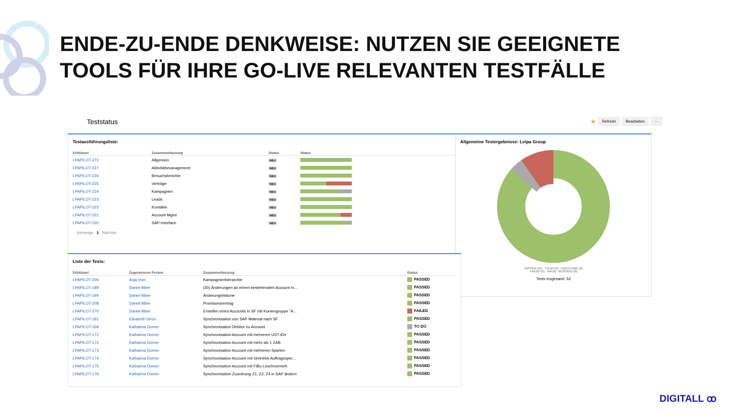ENDE-ZU-ENDE DENKWEISE: NUTZEN SIE GEEIGNETE
TOOLS FÜR IHRE GO-LIVE RELEVANTEN TESTFÄLLE
Teststatus ★ Refresh Bearbeiten ···
Testausführungsliste:
| Schlüssel | Zusammenfassung | Status | Status |
| --- | --- | --- | --- |
| LPAPILOT-272 | Allgemein | NEU | |
| LPAPILOT-227 | Aktivitätsmanagement | NEU | |
| LPAPILOT-226 | Besuchsberichte | NEU | |
| LPAPILOT-225 | Verträge | NEU | |
| LPAPILOT-224 | Kampagnen | NEU | |
| LPAPILOT-223 | Leads | NEU | |
| LPAPILOT-222 | Kontakte | NEU | |
| LPAPILOT-221 | Account Mgmt | NEU | |
| LPAPILOT-220 | SAP-Interface | NEU | |
Vorherige 1 Nächste
Allgemeine Testergebnisse: Leipa Group
PASSED (45) TO DO (2) EXECUTING (0)
FAILED (5) N/A (0) BLOCKED (0)
Tests insgesamt: 52
Liste der Tests:
| Schlüssel | Zugewiesene Person | Zusammenfassung | Status |
| --- | --- | --- | --- |
| LPAPILOT-205 | Anja Imm | Kampagnienhierarchie | PASSED |
| LPAPILOT-189 | Daniel Biber | (30) Änderungen an einem bestehendem Account m... | PASSED |
| LPAPILOT-194 | Daniel Biber | Änderungshistorie | PASSED |
| LPAPILOT-208 | Daniel Biber | Provisionsvertrag | PASSED |
| LPAPILOT-270 | Daniel Biber | Erstellen eines Accounts in SF mit Kontengruppe "A... | FAILED |
| LPAPILOT-181 | Elisabeth Deon | Synchronisation von SAP Material nach SF | PASSED |
| LPAPILOT-168 | Katharina Dorner | Synchronisation Debitor zu Account | TO DO |
| LPAPILOT-171 | Katharina Dorner | Synchronisation Account mit mehreren UST-IDs | PASSED |
| LPAPILOT-172 | Katharina Dorner | Synchronisation Account mit mehr als 1 ZAB | PASSED |
| LPAPILOT-173 | Katharina Dorner | Synchronisation Account mit mehreren Sparten | PASSED |
| LPAPILOT-174 | Katharina Dorner | Synchronisation Account mit Vertriebs-Auftragssper... | PASSED |
| LPAPILOT-175 | Katharina Dorner | Synchronisation Account mit FiBu Löschvormerk | PASSED |
| LPAPILOT-176 | Katharina Dorner | Synchronisation Zuordnung Z1, Z2, Z4 in SAP ändern | PASSED |
DIGITALL ꝏ